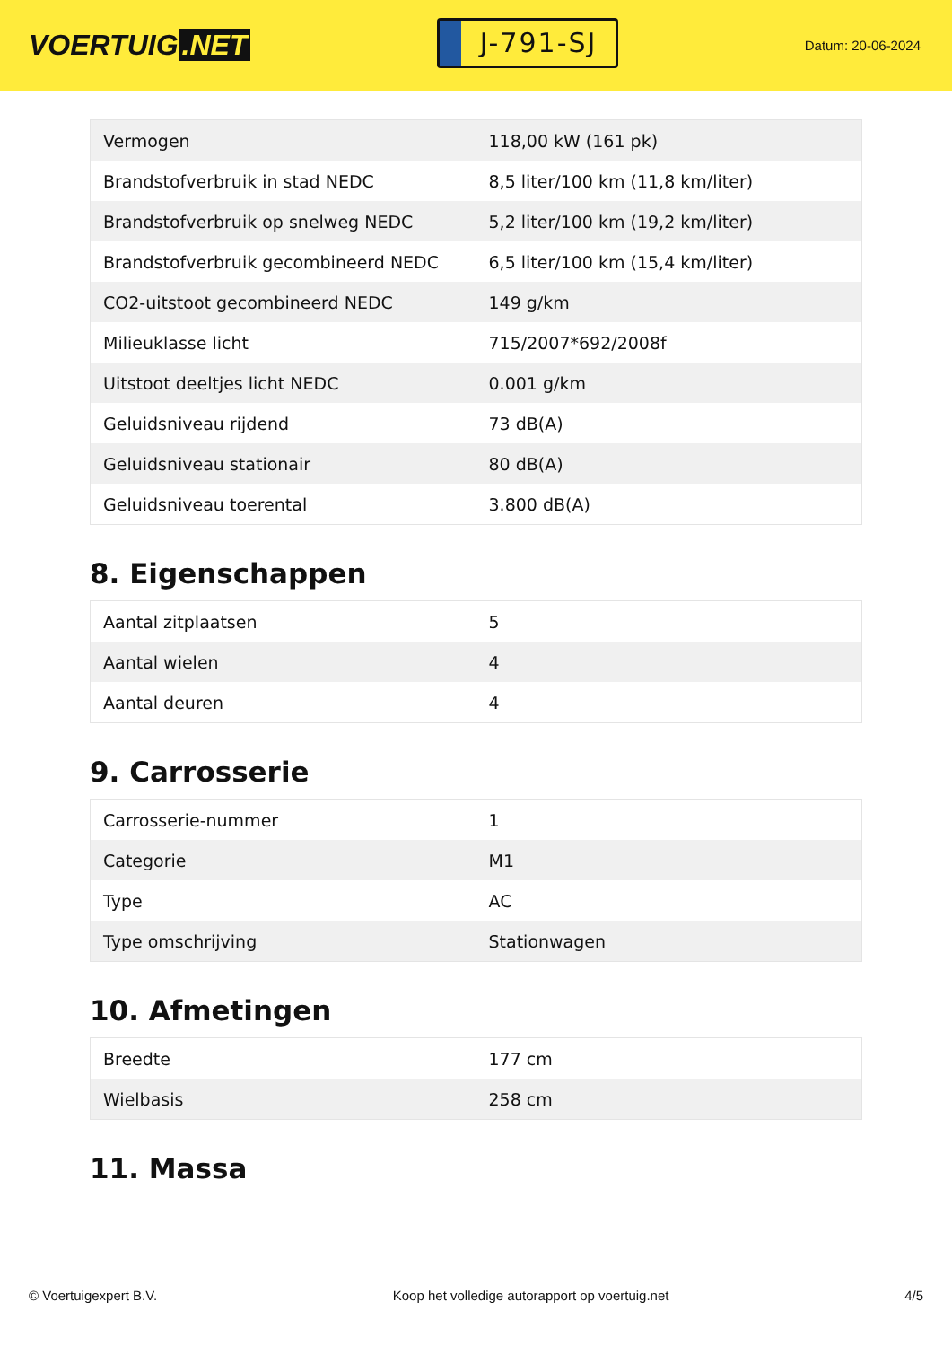VOERTUIG.NET
J-791-SJ
Datum: 20-06-2024
| Vermogen | 118,00 kW (161 pk) |
| Brandstofverbruik in stad NEDC | 8,5 liter/100 km (11,8 km/liter) |
| Brandstofverbruik op snelweg NEDC | 5,2 liter/100 km (19,2 km/liter) |
| Brandstofverbruik gecombineerd NEDC | 6,5 liter/100 km (15,4 km/liter) |
| CO2-uitstoot gecombineerd NEDC | 149 g/km |
| Milieuklasse licht | 715/2007*692/2008f |
| Uitstoot deeltjes licht NEDC | 0.001 g/km |
| Geluidsniveau rijdend | 73 dB(A) |
| Geluidsniveau stationair | 80 dB(A) |
| Geluidsniveau toerental | 3.800 dB(A) |
8. Eigenschappen
| Aantal zitplaatsen | 5 |
| Aantal wielen | 4 |
| Aantal deuren | 4 |
9. Carrosserie
| Carrosserie-nummer | 1 |
| Categorie | M1 |
| Type | AC |
| Type omschrijving | Stationwagen |
10. Afmetingen
| Breedte | 177 cm |
| Wielbasis | 258 cm |
11. Massa
© Voertuigexpert B.V. Koop het volledige autorapport op voertuig.net 4/5